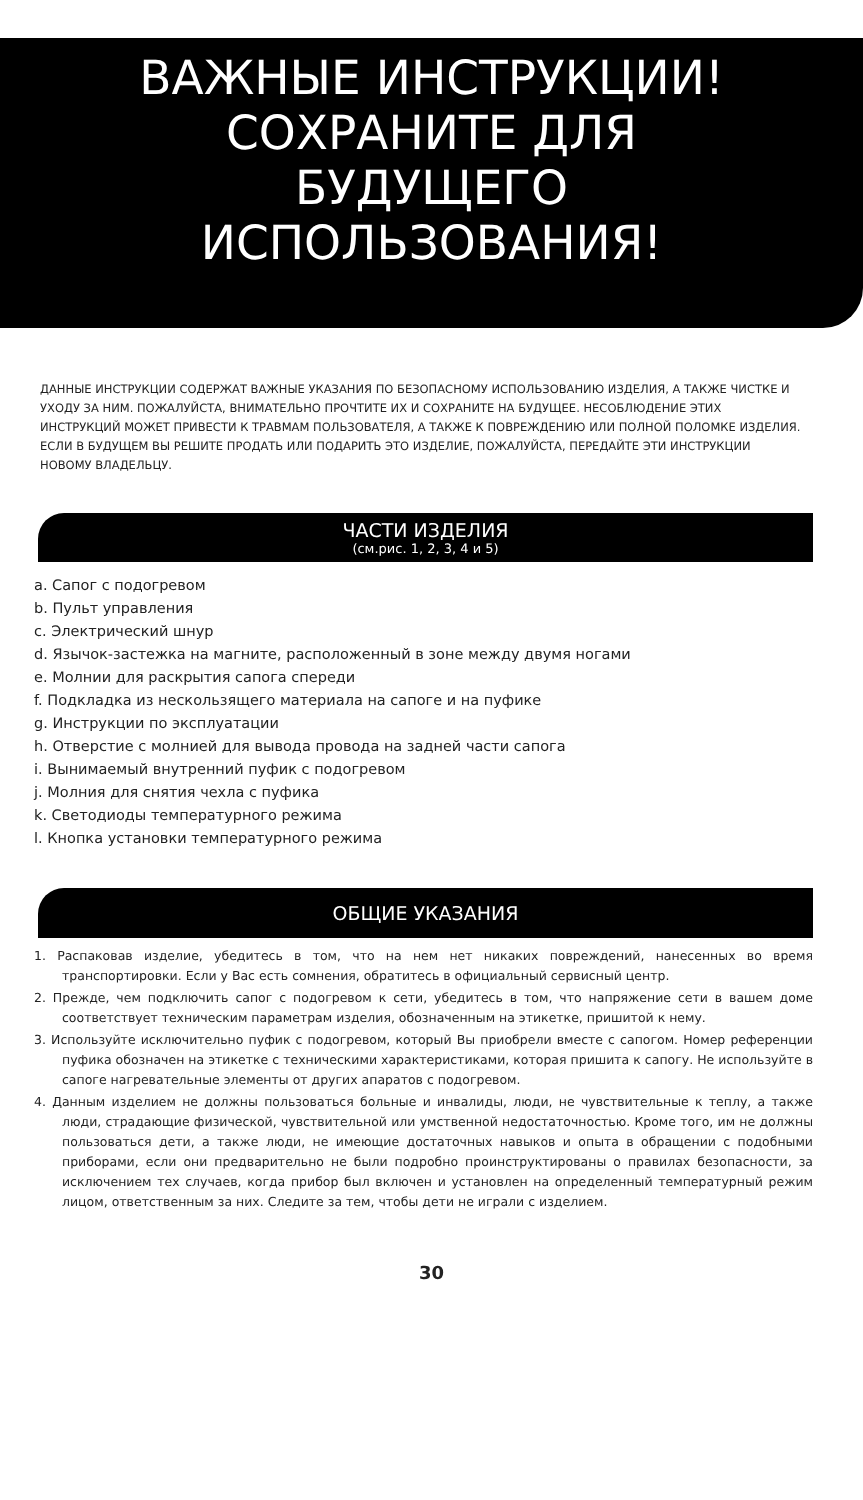ВАЖНЫЕ ИНСТРУКЦИИ!
СОХРАНИТЕ ДЛЯ
БУДУЩЕГО
ИСПОЛЬЗОВАНИЯ!
ДАННЫЕ ИНСТРУКЦИИ СОДЕРЖАТ ВАЖНЫЕ УКАЗАНИЯ ПО БЕЗОПАСНОМУ ИСПОЛЬЗОВАНИЮ ИЗДЕЛИЯ, А ТАКЖЕ ЧИСТКЕ И УХОДУ ЗА НИМ. ПОЖАЛУЙСТА, ВНИМАТЕЛЬНО ПРОЧТИТЕ ИХ И СОХРАНИТЕ НА БУДУЩЕЕ. НЕСОБЛЮДЕНИЕ ЭТИХ ИНСТРУКЦИЙ МОЖЕТ ПРИВЕСТИ К ТРАВМАМ ПОЛЬЗОВАТЕЛЯ, А ТАКЖЕ К ПОВРЕЖДЕНИЮ ИЛИ ПОЛНОЙ ПОЛОМКЕ ИЗДЕЛИЯ. ЕСЛИ В БУДУЩЕМ ВЫ РЕШИТЕ ПРОДАТЬ ИЛИ ПОДАРИТЬ ЭТО ИЗДЕЛИЕ, ПОЖАЛУЙСТА, ПЕРЕДАЙТЕ ЭТИ ИНСТРУКЦИИ НОВОМУ ВЛАДЕЛЬЦУ.
ЧАСТИ ИЗДЕЛИЯ
(см.рис. 1, 2, 3, 4 и 5)
a. Сапог с подогревом
b. Пульт управления
c. Электрический шнур
d. Язычок-застежка на магните, расположенный в зоне между двумя ногами
e. Молнии для раскрытия сапога спереди
f. Подкладка из нескользящего материала на сапоге и на пуфике
g. Инструкции по эксплуатации
h. Отверстие с молнией для вывода провода на задней части сапога
i. Вынимаемый внутренний пуфик с подогревом
j. Молния для снятия чехла с пуфика
k. Светодиоды температурного режима
l. Кнопка установки температурного режима
ОБЩИЕ УКАЗАНИЯ
1. Распаковав изделие, убедитесь в том, что на нем нет никаких повреждений, нанесенных во время транспортировки. Если у Вас есть сомнения, обратитесь в официальный сервисный центр.
2. Прежде, чем подключить сапог с подогревом к сети, убедитесь в том, что напряжение сети в вашем доме соответствует техническим параметрам изделия, обозначенным на этикетке, пришитой к нему.
3. Используйте исключительно пуфик с подогревом, который Вы приобрели вместе с сапогом. Номер референции пуфика обозначен на этикетке с техническими характеристиками, которая пришита к сапогу. Не используйте в сапоге нагревательные элементы от других апаратов с подогревом.
4. Данным изделием не должны пользоваться больные и инвалиды, люди, не чувствительные к теплу, а также люди, страдающие физической, чувствительной или умственной недостаточностью. Кроме того, им не должны пользоваться дети, а также люди, не имеющие достаточных навыков и опыта в обращении с подобными приборами, если они предварительно не были подробно проинструктированы о правилах безопасности, за исключением тех случаев, когда прибор был включен и установлен на определенный температурный режим лицом, ответственным за них. Следите за тем, чтобы дети не играли с изделием.
30